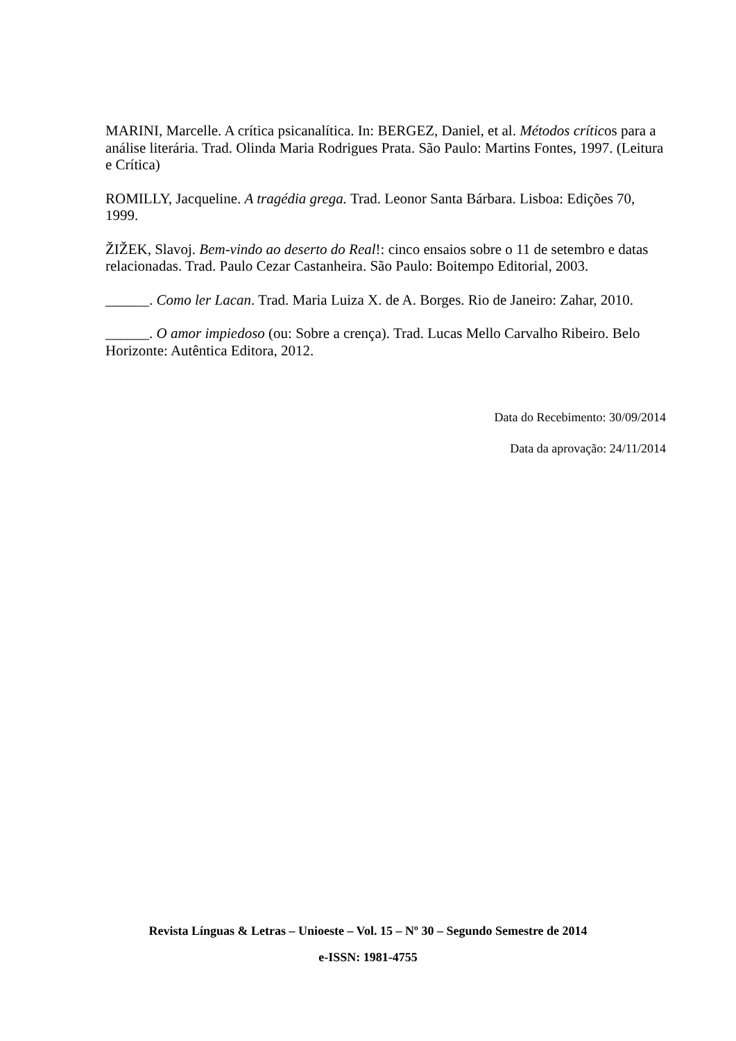MARINI, Marcelle. A crítica psicanalítica. In: BERGEZ, Daniel, et al. Métodos críticos para a análise literária. Trad. Olinda Maria Rodrigues Prata. São Paulo: Martins Fontes, 1997. (Leitura e Crítica)
ROMILLY, Jacqueline. A tragédia grega. Trad. Leonor Santa Bárbara. Lisboa: Edições 70, 1999.
ŽIŽEK, Slavoj. Bem-vindo ao deserto do Real!: cinco ensaios sobre o 11 de setembro e datas relacionadas. Trad. Paulo Cezar Castanheira. São Paulo: Boitempo Editorial, 2003.
______. Como ler Lacan. Trad. Maria Luiza X. de A. Borges. Rio de Janeiro: Zahar, 2010.
______. O amor impiedoso (ou: Sobre a crença). Trad. Lucas Mello Carvalho Ribeiro. Belo Horizonte: Autêntica Editora, 2012.
Data do Recebimento: 30/09/2014
Data da aprovação: 24/11/2014
Revista Línguas & Letras – Unioeste – Vol. 15 – Nº 30 – Segundo Semestre de 2014
e-ISSN: 1981-4755